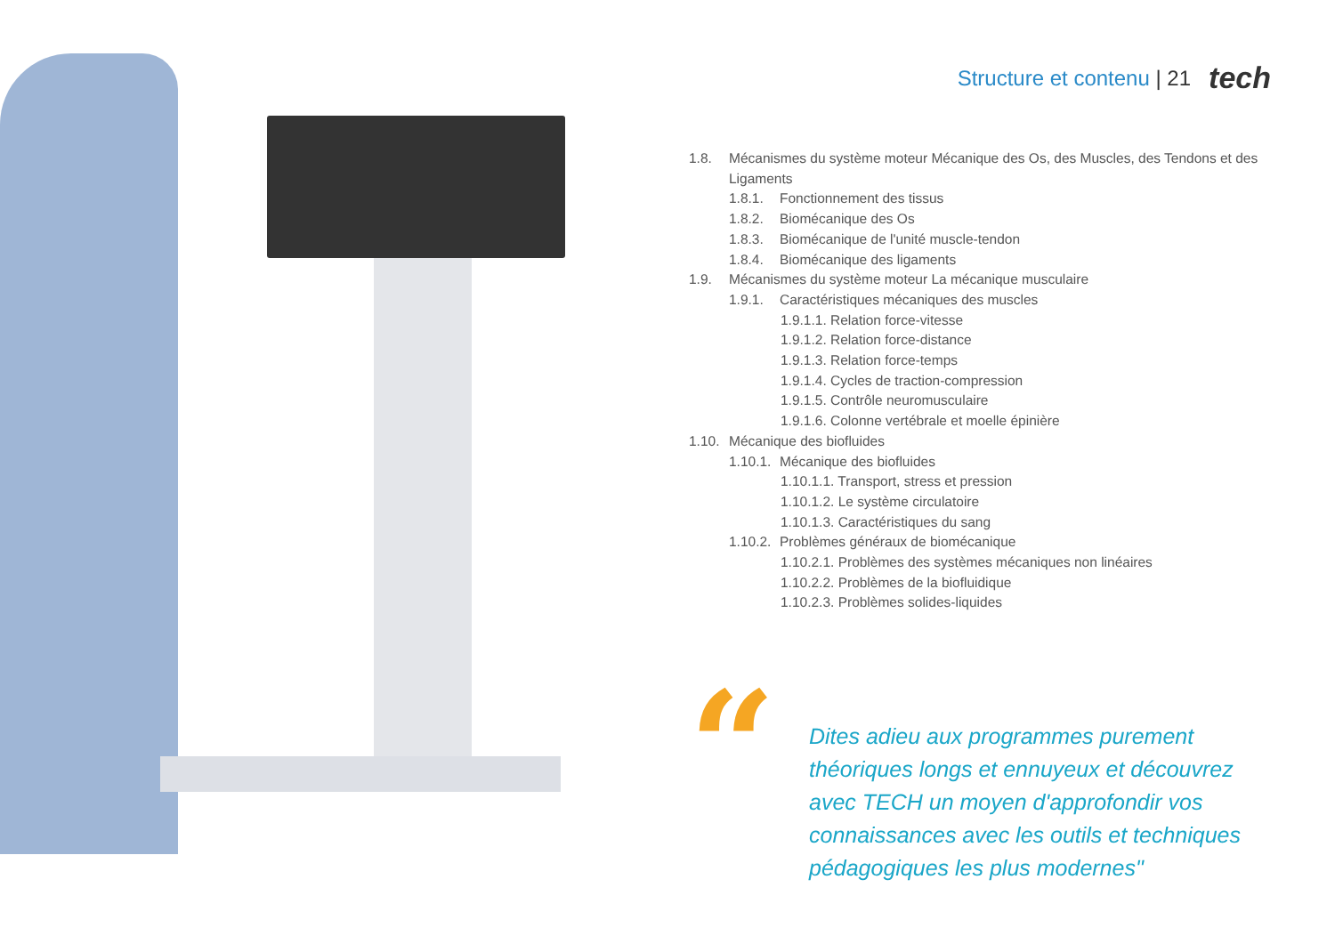Structure et contenu | 21 tech
1.8. Mécanismes du système moteur Mécanique des Os, des Muscles, des Tendons et des Ligaments
1.8.1. Fonctionnement des tissus
1.8.2. Biomécanique des Os
1.8.3. Biomécanique de l'unité muscle-tendon
1.8.4. Biomécanique des ligaments
1.9. Mécanismes du système moteur La mécanique musculaire
1.9.1. Caractéristiques mécaniques des muscles
1.9.1.1. Relation force-vitesse
1.9.1.2. Relation force-distance
1.9.1.3. Relation force-temps
1.9.1.4. Cycles de traction-compression
1.9.1.5. Contrôle neuromusculaire
1.9.1.6. Colonne vertébrale et moelle épinière
1.10. Mécanique des biofluides
1.10.1. Mécanique des biofluides
1.10.1.1. Transport, stress et pression
1.10.1.2. Le système circulatoire
1.10.1.3. Caractéristiques du sang
1.10.2. Problèmes généraux de biomécanique
1.10.2.1. Problèmes des systèmes mécaniques non linéaires
1.10.2.2. Problèmes de la biofluidique
1.10.2.3. Problèmes solides-liquides
“
Dites adieu aux programmes purement théoriques longs et ennuyeux et découvrez avec TECH un moyen d'approfondir vos connaissances avec les outils et techniques pédagogiques les plus modernes"